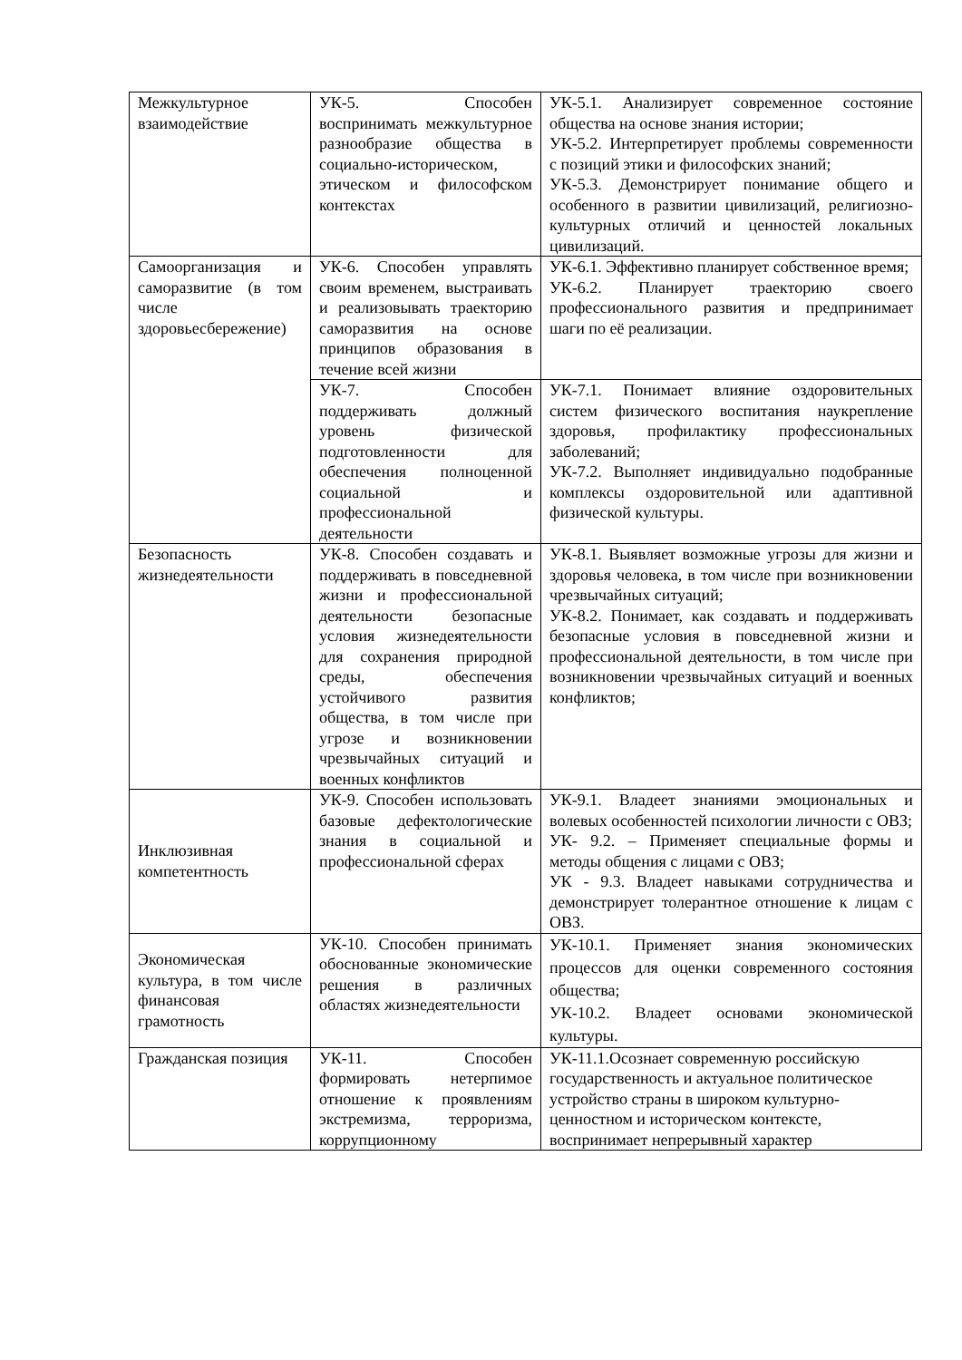| Межкультурное взаимодействие | УК-5. Способен воспринимать межкультурное разнообразие общества в социально-историческом, этическом и философском контекстах | УК-5.1. Анализирует современное состояние общества на основе знания истории; УК-5.2. Интерпретирует проблемы современности с позиций этики и философских знаний; УК-5.3. Демонстрирует понимание общего и особенного в развитии цивилизаций, религиозно-культурных отличий и ценностей локальных цивилизаций. |
| Самоорганизация и саморазвитие (в том числе здоровьесбережение) | УК-6. Способен управлять своим временем, выстраивать и реализовывать траекторию саморазвития на основе принципов образования в течение всей жизни | УК-6.1. Эффективно планирует собственное время; УК-6.2. Планирует траекторию своего профессионального развития и предпринимает шаги по её реализации. |
| | УК-7. Способен поддерживать должный уровень физической подготовленности для обеспечения полноценной социальной и профессиональной деятельности | УК-7.1. Понимает влияние оздоровительных систем физического воспитания наукрепление здоровья, профилактику профессиональных заболеваний; УК-7.2. Выполняет индивидуально подобранные комплексы оздоровительной или адаптивной физической культуры. |
| Безопасность жизнедеятельности | УК-8. Способен создавать и поддерживать в повседневной жизни и профессиональной деятельности безопасные условия жизнедеятельности для сохранения природной среды, обеспечения устойчивого развития общества, в том числе при угрозе и возникновении чрезвычайных ситуаций и военных конфликтов | УК-8.1. Выявляет возможные угрозы для жизни и здоровья человека, в том числе при возникновении чрезвычайных ситуаций; УК-8.2. Понимает, как создавать и поддерживать безопасные условия в повседневной жизни и профессиональной деятельности, в том числе при возникновении чрезвычайных ситуаций и военных конфликтов; |
| Инклюзивная компетентность | УК-9. Способен использовать базовые дефектологические знания в социальной и профессиональной сферах | УК-9.1. Владеет знаниями эмоциональных и волевых особенностей психологии личности с ОВЗ; УК- 9.2. – Применяет специальные формы и методы общения с лицами с ОВЗ; УК - 9.3. Владеет навыками сотрудничества и демонстрирует толерантное отношение к лицам с ОВЗ. |
| Экономическая культура, в том числе финансовая грамотность | УК-10. Способен принимать обоснованные экономические решения в различных областях жизнедеятельности | УК-10.1. Применяет знания экономических процессов для оценки современного состояния общества; УК-10.2. Владеет основами экономической культуры. |
| Гражданская позиция | УК-11. Способен формировать нетерпимое отношение к проявлениям экстремизма, терроризма, коррупционному | УК-11.1.Осознает современную российскую государственность и актуальное политическое устройство страны в широком культурно-ценностном и историческом контексте, воспринимает непрерывный характер |